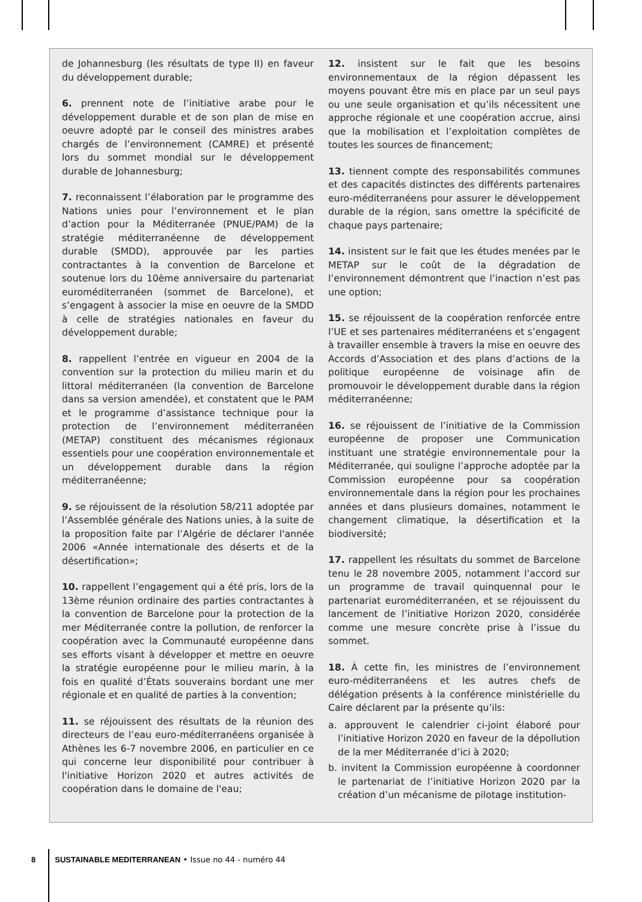de Johannesburg (les résultats de type II) en faveur du développement durable;
6. prennent note de l’initiative arabe pour le développement durable et de son plan de mise en oeuvre adopté par le conseil des ministres arabes chargés de l’environnement (CAMRE) et présenté lors du sommet mondial sur le développement durable de Johannesburg;
7. reconnaissent l’élaboration par le programme des Nations unies pour l’environnement et le plan d’action pour la Méditerranée (PNUE/PAM) de la stratégie méditerranéenne de développement durable (SMDD), approuvée par les parties contractantes à la convention de Barcelone et soutenue lors du 10ème anniversaire du partenariat euroméditerranéen (sommet de Barcelone), et s’engagent à associer la mise en oeuvre de la SMDD à celle de stratégies nationales en faveur du développement durable;
8. rappellent l’entrée en vigueur en 2004 de la convention sur la protection du milieu marin et du littoral méditerranéen (la convention de Barcelone dans sa version amendée), et constatent que le PAM et le programme d’assistance technique pour la protection de l’environnement méditerranéen (METAP) constituent des mécanismes régionaux essentiels pour une coopération environnementale et un développement durable dans la région méditerranéenne;
9. se réjouissent de la résolution 58/211 adoptée par l’Assemblée générale des Nations unies, à la suite de la proposition faite par l’Algérie de déclarer l'année 2006 «Année internationale des déserts et de la désertification»;
10. rappellent l’engagement qui a été pris, lors de la 13ème réunion ordinaire des parties contractantes à la convention de Barcelone pour la protection de la mer Méditerranée contre la pollution, de renforcer la coopération avec la Communauté européenne dans ses efforts visant à développer et mettre en oeuvre la stratégie européenne pour le milieu marin, à la fois en qualité d’États souverains bordant une mer régionale et en qualité de parties à la convention;
11. se réjouissent des résultats de la réunion des directeurs de l’eau euro-méditerranéens organisée à Athènes les 6-7 novembre 2006, en particulier en ce qui concerne leur disponibilité pour contribuer à l'initiative Horizon 2020 et autres activités de coopération dans le domaine de l'eau;
12. insistent sur le fait que les besoins environnementaux de la région dépassent les moyens pouvant être mis en place par un seul pays ou une seule organisation et qu’ils nécessitent une approche régionale et une coopération accrue, ainsi que la mobilisation et l’exploitation complètes de toutes les sources de financement;
13. tiennent compte des responsabilités communes et des capacités distinctes des différents partenaires euro-méditerranéens pour assurer le développement durable de la région, sans omettre la spécificité de chaque pays partenaire;
14. insistent sur le fait que les études menées par le METAP sur le coût de la dégradation de l’environnement démontrent que l’inaction n’est pas une option;
15. se réjouissent de la coopération renforcée entre l’UE et ses partenaires méditerranéens et s’engagent à travailler ensemble à travers la mise en oeuvre des Accords d’Association et des plans d’actions de la politique européenne de voisinage afin de promouvoir le développement durable dans la région méditerranéenne;
16. se réjouissent de l’initiative de la Commission européenne de proposer une Communication instituant une stratégie environnementale pour la Méditerranée, qui souligne l’approche adoptée par la Commission européenne pour sa coopération environnementale dans la région pour les prochaines années et dans plusieurs domaines, notamment le changement climatique, la désertification et la biodiversité;
17. rappellent les résultats du sommet de Barcelone tenu le 28 novembre 2005, notamment l’accord sur un programme de travail quinquennal pour le partenariat euroméditerranéen, et se réjouissent du lancement de l’initiative Horizon 2020, considérée comme une mesure concrète prise à l’issue du sommet.
18. À cette fin, les ministres de l’environnement euro-méditerranéens et les autres chefs de délégation présents à la conférence ministérielle du Caire déclarent par la présente qu’ils:
a. approuvent le calendrier ci-joint élaboré pour l’initiative Horizon 2020 en faveur de la dépollution de la mer Méditerranée d’ici à 2020;
b. invitent la Commission européenne à coordonner le partenariat de l’initiative Horizon 2020 par la création d’un mécanisme de pilotage institution-
8 SUSTAINABLE MEDITERRANEAN • Issue no 44 - numéro 44